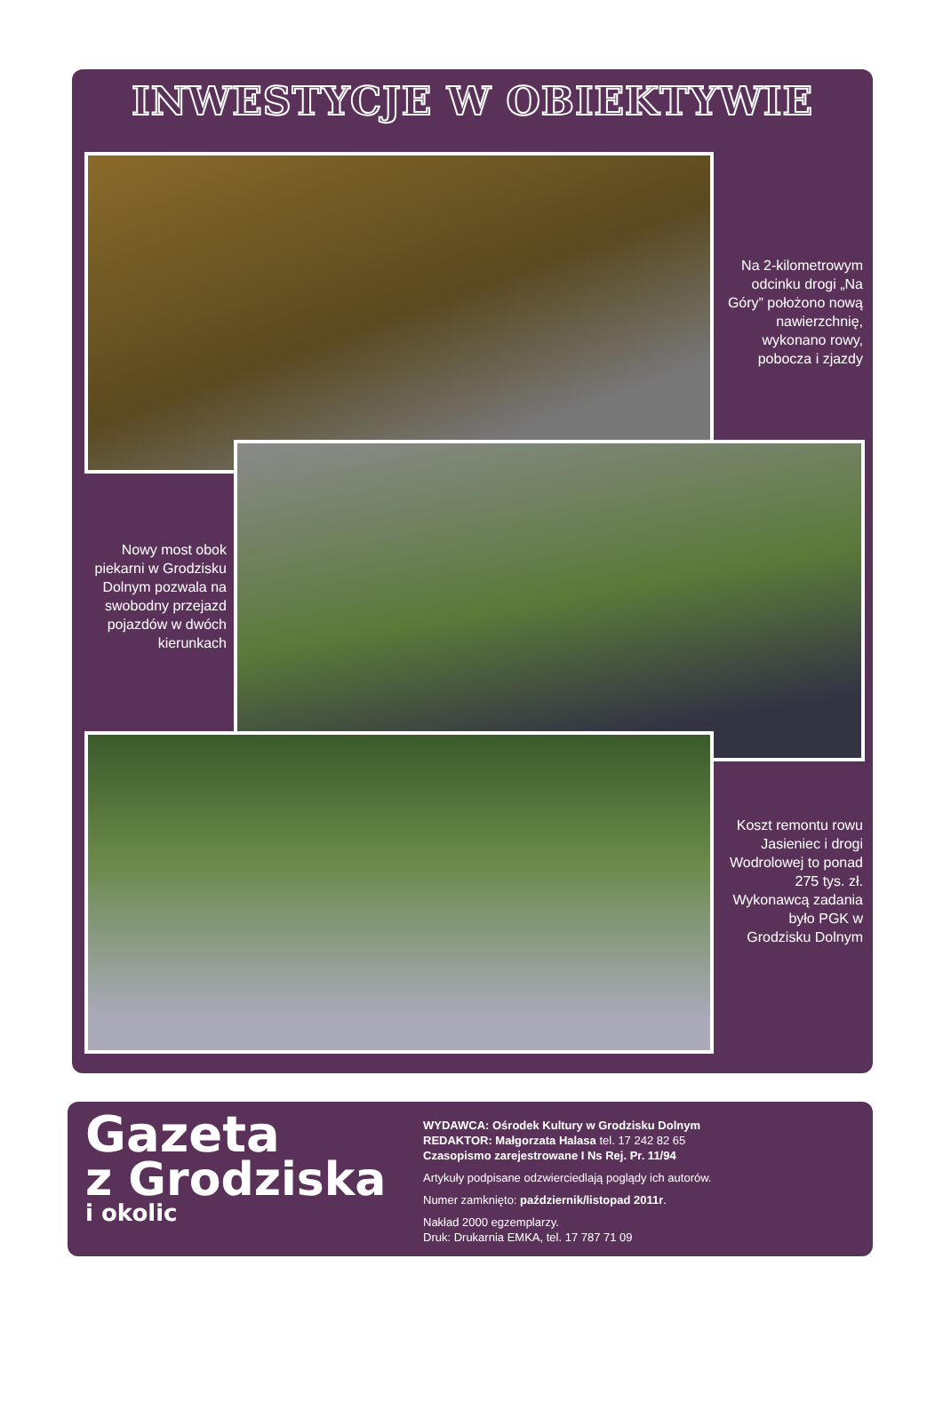INWESTYCJE W OBIEKTYWIE
Na 2-kilometrowym odcinku drogi „Na Góry” położono nową nawierzchnię, wykonano rowy, pobocza i zjazdy
Nowy most obok piekarni w Grodzisku Dolnym pozwala na swobodny przejazd pojazdów w dwóch kierunkach
Koszt remontu rowu Jasieniec i drogi Wodrolowej to ponad 275 tys. zł. Wykonawcą zadania było PGK w Grodzisku Dolnym
Gazeta
z Grodziska
i okolic
WYDAWCA: Ośrodek Kultury w Grodzisku Dolnym
REDAKTOR: Małgorzata Halasa tel. 17 242 82 65
Czasopismo zarejestrowane I Ns Rej. Pr. 11/94
Artykuły podpisane odzwierciedlają poglądy ich autorów.
Numer zamknięto: październik/listopad 2011r.
Nakład 2000 egzemplarzy.
Druk: Drukarnia EMKA, tel. 17 787 71 09